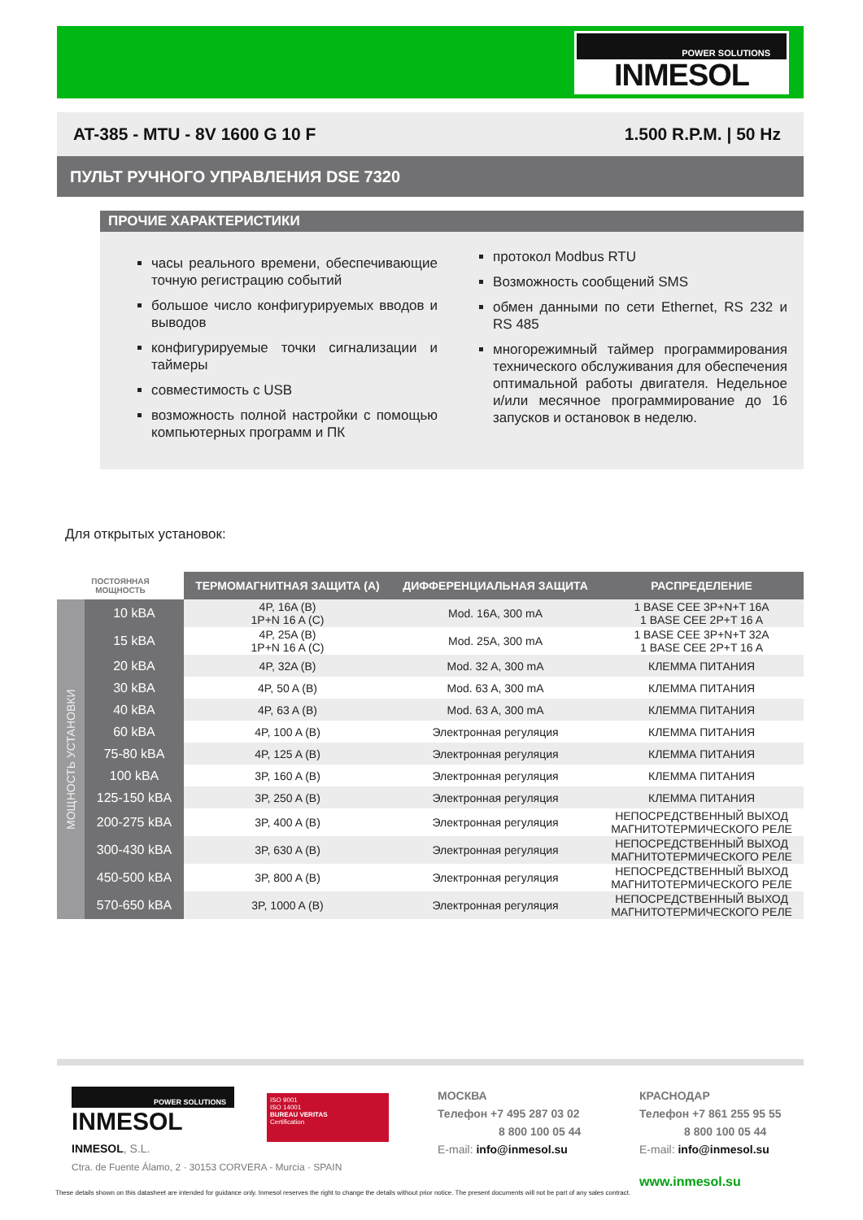POWER SOLUTIONS
INMESOL
AT-385 - MTU - 8V 1600 G 10 F 1.500 R.P.M. | 50 Hz
ПУЛЬТ РУЧНОГО УПРАВЛЕНИЯ DSE 7320
ПРОЧИЕ ХАРАКТЕРИСТИКИ
часы реального времени, обеспечивающие точную регистрацию событий
большое число конфигурируемых вводов и выводов
конфигурируемые точки сигнализации и таймеры
совместимость с USB
возможность полной настройки с помощью компьютерных программ и ПК
протокол Modbus RTU
Возможность сообщений SMS
обмен данными по сети Ethernet, RS 232 и RS 485
многорежимный таймер программирования технического обслуживания для обеспечения оптимальной работы двигателя. Недельное и/или месячное программирование до 16 запусков и остановок в неделю.
Для открытых установок:
| ПОСТОЯННАЯ МОЩНОСТЬ | | ТЕРМОМАГНИТНАЯ ЗАЩИТА (A) | ДИФФЕРЕНЦИАЛЬНАЯ ЗАЩИТА | РАСПРЕДЕЛЕНИЕ |
| --- | --- | --- | --- | --- |
| МОЩНОСТЬ УСТАНОВКИ | 10 kBA | 4P, 16A (B) 1P+N 16 A (C) | Mod. 16A, 300 mA | 1 BASE CEE 3P+N+T 16A 1 BASE CEE 2P+T 16 A |
| | 15 kBA | 4P, 25A (B) 1P+N 16 A (C) | Mod. 25A, 300 mA | 1 BASE CEE 3P+N+T 32A 1 BASE CEE 2P+T 16 A |
| | 20 kBA | 4P, 32A (B) | Mod. 32 A, 300 mA | КЛЕММА ПИТАНИЯ |
| | 30 kBA | 4P, 50 A (B) | Mod. 63 A, 300 mA | КЛЕММА ПИТАНИЯ |
| | 40 kBA | 4P, 63 A (B) | Mod. 63 A, 300 mA | КЛЕММА ПИТАНИЯ |
| | 60 kBA | 4P, 100 A (B) | Электронная регуляция | КЛЕММА ПИТАНИЯ |
| | 75-80 kBA | 4P, 125 A (B) | Электронная регуляция | КЛЕММА ПИТАНИЯ |
| | 100 kBA | 3P, 160 A (B) | Электронная регуляция | КЛЕММА ПИТАНИЯ |
| | 125-150 kBA | 3P, 250 A (B) | Электронная регуляция | КЛЕММА ПИТАНИЯ |
| | 200-275 kBA | 3P, 400 A (B) | Электронная регуляция | НЕПОСРЕДСТВЕННЫЙ ВЫХОД МАГНИТОТЕРМИЧЕСКОГО РЕЛЕ |
| | 300-430 kBA | 3P, 630 A (B) | Электронная регуляция | НЕПОСРЕДСТВЕННЫЙ ВЫХОД МАГНИТОТЕРМИЧЕСКОГО РЕЛЕ |
| | 450-500 kBA | 3P, 800 A (B) | Электронная регуляция | НЕПОСРЕДСТВЕННЫЙ ВЫХОД МАГНИТОТЕРМИЧЕСКОГО РЕЛЕ |
| | 570-650 kBA | 3P, 1000 A (B) | Электронная регуляция | НЕПОСРЕДСТВЕННЫЙ ВЫХОД МАГНИТОТЕРМИЧЕСКОГО РЕЛЕ |
POWER SOLUTIONS
INMESOL
INMESOL, S.L.
Ctra. de Fuente Álamo, 2 · 30153 CORVERA - Murcia · SPAIN
ISO 9001
ISO 14001
BUREAU VERITAS
Certification
МОСКВА
Телефон +7 495 287 03 02
8 800 100 05 44
E-mail: info@inmesol.su
КРАСНОДАР
Телефон +7 861 255 95 55
8 800 100 05 44
E-mail: info@inmesol.su
www.inmesol.su
These details shown on this datasheet are intended for guidance only. Inmesol reserves the right to change the details without prior notice. The present documents will not be part of any sales contract.